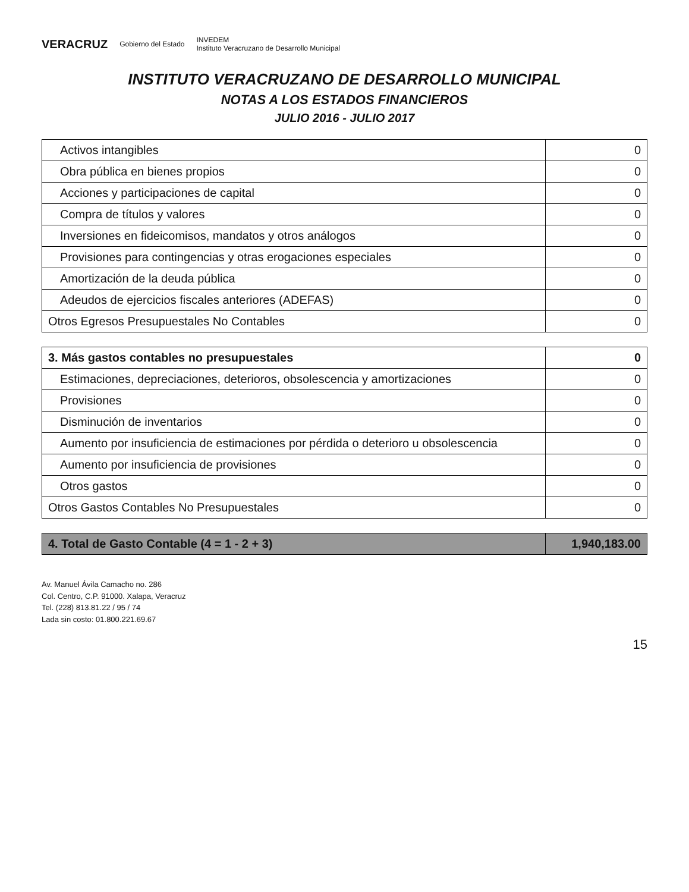VERACRUZ Gobierno del Estado INVEDEM
Instituto Veracruzano de Desarrollo Municipal
INSTITUTO VERACRUZANO DE DESARROLLO MUNICIPAL
NOTAS A LOS ESTADOS FINANCIEROS
JULIO 2016 - JULIO 2017
| Activos intangibles | 0 |
| Obra pública en bienes propios | 0 |
| Acciones y participaciones de capital | 0 |
| Compra de títulos y valores | 0 |
| Inversiones en fideicomisos, mandatos y otros análogos | 0 |
| Provisiones para contingencias y otras erogaciones especiales | 0 |
| Amortización de la deuda pública | 0 |
| Adeudos de ejercicios fiscales anteriores (ADEFAS) | 0 |
| Otros Egresos Presupuestales No Contables | 0 |
| 3. Más gastos contables no presupuestales | 0 |
| Estimaciones, depreciaciones, deterioros, obsolescencia y amortizaciones | 0 |
| Provisiones | 0 |
| Disminución de inventarios | 0 |
| Aumento por insuficiencia de estimaciones por pérdida o deterioro u obsolescencia | 0 |
| Aumento por insuficiencia de provisiones | 0 |
| Otros gastos | 0 |
| Otros Gastos Contables No Presupuestales | 0 |
| 4. Total de Gasto Contable (4 = 1 - 2 + 3) | 1,940,183.00 |
Av. Manuel Ávila Camacho no. 286
Col. Centro, C.P. 91000. Xalapa, Veracruz
Tel. (228) 813.81.22 / 95 / 74
Lada sin costo: 01.800.221.69.67
15